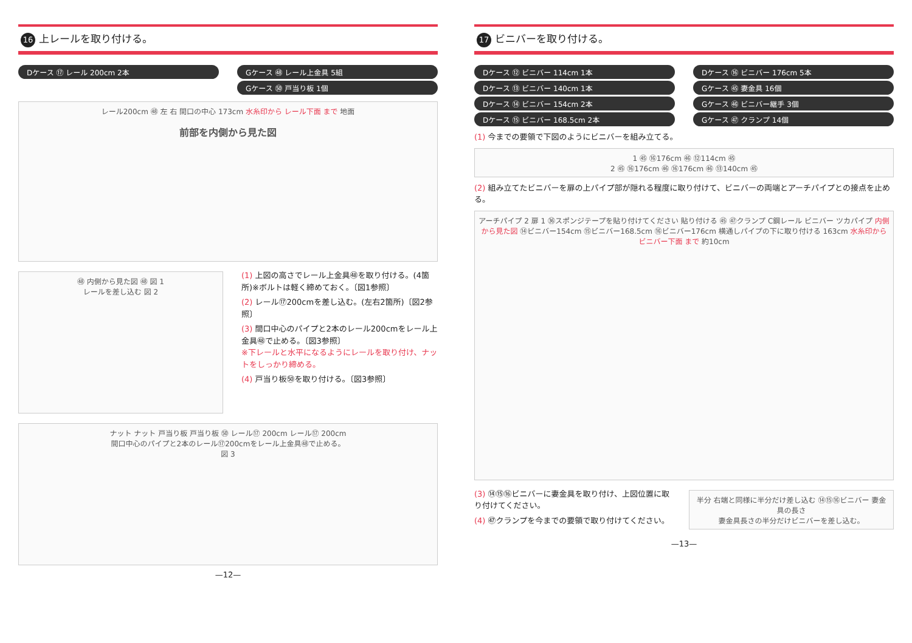16 上レールを取り付ける。
Dケース ⑰ レール 200cm 2本 Gケース ㊽ レール上金具 5組
Gケース ㊿ 戸当り板 1個
レール200cm ㊽ 左 右 間口の中心 173cm 水糸印から レール下面 まで 地面
前部を内側から見た図
㊽ 内側から見た図 ㊽ 図 1
レールを差し込む 図 2
(1) 上図の高さでレール上金具㊽を取り付ける。(4箇所)※ボルトは軽く締めておく。〔図1参照〕
(2) レール⑰200cmを差し込む。(左右2箇所)〔図2参照〕
(3) 間口中心のパイプと2本のレール200cmをレール上金具㊽で止める。〔図3参照〕
※下レールと水平になるようにレールを取り付け、ナットをしっかり締める。
(4) 戸当り板㊿を取り付ける。〔図3参照〕
ナット ナット 戸当り板 戸当り板 ㊿ レール⑰ 200cm レール⑰ 200cm
間口中心のパイプと2本のレール⑰200cmをレール上金具㊽で止める。
図 3
—12—
17 ビニバーを取り付ける。
Dケース ⑫ ビニバー 114cm 1本
Dケース ⑬ ビニバー 140cm 1本
Dケース ⑭ ビニバー 154cm 2本
Dケース ⑮ ビニバー 168.5cm 2本
Dケース ⑯ ビニバー 176cm 5本
Gケース ㊺ 妻金具 16個
Gケース ㊻ ビニバー継手 3個
Gケース ㊼ クランプ 14個
(1) 今までの要領で下図のようにビニバーを組み立てる。
1 ㊺ ⑯176cm ㊻ ⑫114cm ㊺
2 ㊺ ⑯176cm ㊻ ⑯176cm ㊻ ⑬140cm ㊺
(2) 組み立てたビニバーを扉の上パイプ部が隠れる程度に取り付けて、ビニバーの両端とアーチパイプとの接点を止める。
アーチパイプ 2 扉 1 ㊱スポンジテープを貼り付けてください 貼り付ける ㊺ ㊼クランプ C鋼レール ビニバー ツカパイプ 内側から見た図 ⑭ビニバー154cm ⑮ビニバー168.5cm ⑯ビニバー176cm 横通しパイプの下に取り付ける 163cm 水糸印から ビニバー下面 まで 約10cm
(3) ⑭⑮⑯ビニバーに妻金具を取り付け、上図位置に取り付けてください。
(4) ㊼クランプを今までの要領で取り付けてください。
半分 右端と同様に半分だけ差し込む ⑭⑮⑯ビニバー 妻金具の長さ
妻金具長さの半分だけビニバーを差し込む。
—13—